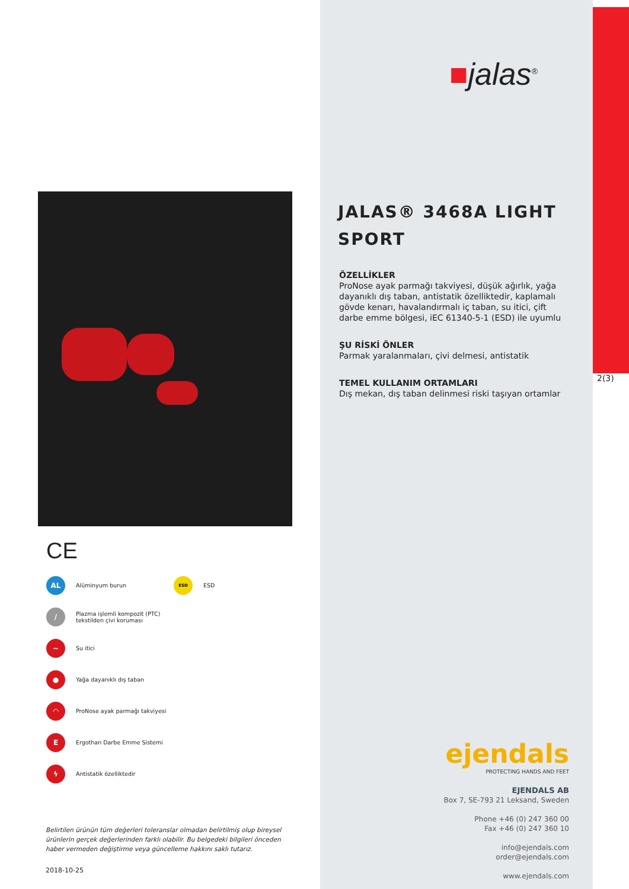CE
AL
Alüminyum burun
ESD
ESD
/
Plazma işlemli kompozit (PTC)
tekstilden çivi koruması
~
Su itici
●
Yağa dayanıklı dış taban
◠
ProNose ayak parmağı takviyesi
E
Ergothan Darbe Emme Sistemi
ϟ
Antistatik özelliktedir
Belirtilen ürünün tüm değerleri toleranslar olmadan belirtilmiş olup bireysel ürünlerin gerçek değerlerinden farklı olabilir. Bu belgedeki bilgileri önceden haber vermeden değiştirme veya güncelleme hakkını saklı tutarız.
2018-10-25
■jalas<sup>®</sup>
JALAS® 3468A LIGHT
SPORT
ÖZELLİKLER
ProNose ayak parmağı takviyesi, düşük ağırlık, yağa dayanıklı dış taban, antistatik özelliktedir, kaplamalı gövde kenarı, havalandırmalı iç taban, su itici, çift darbe emme bölgesi, iEC 61340-5-1 (ESD) ile uyumlu
ŞU RİSKİ ÖNLER
Parmak yaralanmaları, çivi delmesi, antistatik
TEMEL KULLANIM ORTAMLARI
Dış mekan, dış taban delinmesi riski taşıyan ortamlar
ejendals
PROTECTING HANDS AND FEET
EJENDALS AB
Box 7, SE-793 21 Leksand, Sweden
Phone +46 (0) 247 360 00
Fax +46 (0) 247 360 10
info@ejendals.com
order@ejendals.com
www.ejendals.com
2(3)